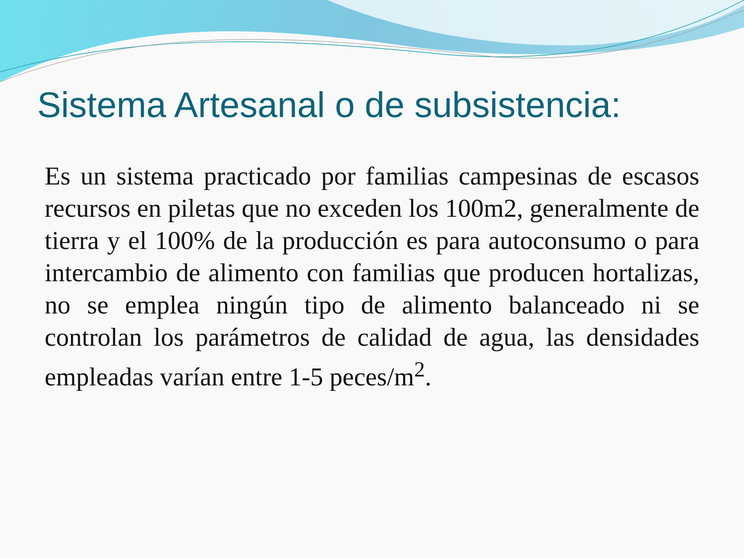Sistema Artesanal o de subsistencia:
Es un sistema practicado por familias campesinas de escasos recursos en piletas que no exceden los 100m2, generalmente de tierra y el 100% de la producción es para autoconsumo o para intercambio de alimento con familias que producen hortalizas, no se emplea ningún tipo de alimento balanceado ni se controlan los parámetros de calidad de agua, las densidades empleadas varían entre 1-5 peces/m<sup>2</sup>.